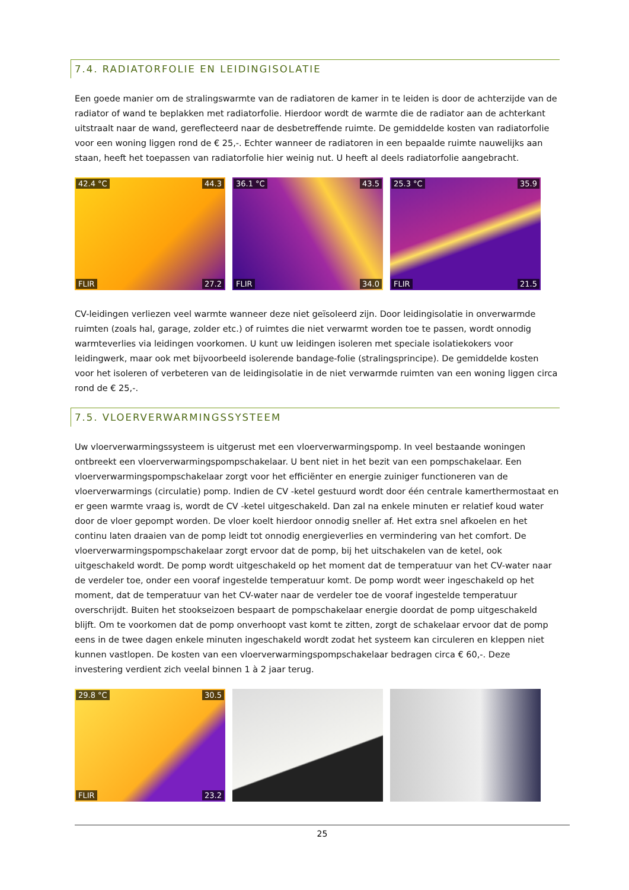7.4. RADIATORFOLIE EN LEIDINGISOLATIE
Een goede manier om de stralingswarmte van de radiatoren de kamer in te leiden is door de achterzijde van de radiator of wand te beplakken met radiatorfolie. Hierdoor wordt de warmte die de radiator aan de achterkant uitstraalt naar de wand, gereflecteerd naar de desbetreffende ruimte. De gemiddelde kosten van radiatorfolie voor een woning liggen rond de € 25,-. Echter wanneer de radiatoren in een bepaalde ruimte nauwelijks aan staan, heeft het toepassen van radiatorfolie hier weinig nut. U heeft al deels radiatorfolie aangebracht.
42.4 °C 44.3
27.2 FLIR
36.1 °C 43.5
34.0 FLIR
25.3 °C 35.9
21.5 FLIR
CV-leidingen verliezen veel warmte wanneer deze niet geïsoleerd zijn. Door leidingisolatie in onverwarmde ruimten (zoals hal, garage, zolder etc.) of ruimtes die niet verwarmt worden toe te passen, wordt onnodig warmteverlies via leidingen voorkomen. U kunt uw leidingen isoleren met speciale isolatiekokers voor leidingwerk, maar ook met bijvoorbeeld isolerende bandage-folie (stralingsprincipe). De gemiddelde kosten voor het isoleren of verbeteren van de leidingisolatie in de niet verwarmde ruimten van een woning liggen circa rond de € 25,-.
7.5. VLOERVERWARMINGSSYSTEEM
Uw vloerverwarmingssysteem is uitgerust met een vloerverwarmingspomp. In veel bestaande woningen ontbreekt een vloerverwarmingspompschakelaar. U bent niet in het bezit van een pompschakelaar. Een vloerverwarmingspompschakelaar zorgt voor het efficiënter en energie zuiniger functioneren van de vloerverwarmings (circulatie) pomp. Indien de CV -ketel gestuurd wordt door één centrale kamerthermostaat en er geen warmte vraag is, wordt de CV -ketel uitgeschakeld. Dan zal na enkele minuten er relatief koud water door de vloer gepompt worden. De vloer koelt hierdoor onnodig sneller af. Het extra snel afkoelen en het continu laten draaien van de pomp leidt tot onnodig energieverlies en vermindering van het comfort. De vloerverwarmingspompschakelaar zorgt ervoor dat de pomp, bij het uitschakelen van de ketel, ook uitgeschakeld wordt. De pomp wordt uitgeschakeld op het moment dat de temperatuur van het CV-water naar de verdeler toe, onder een vooraf ingestelde temperatuur komt. De pomp wordt weer ingeschakeld op het moment, dat de temperatuur van het CV-water naar de verdeler toe de vooraf ingestelde temperatuur overschrijdt. Buiten het stookseizoen bespaart de pompschakelaar energie doordat de pomp uitgeschakeld blijft. Om te voorkomen dat de pomp onverhoopt vast komt te zitten, zorgt de schakelaar ervoor dat de pomp eens in de twee dagen enkele minuten ingeschakeld wordt zodat het systeem kan circuleren en kleppen niet kunnen vastlopen. De kosten van een vloerverwarmingspompschakelaar bedragen circa € 60,-. Deze investering verdient zich veelal binnen 1 à 2 jaar terug.
29.8 °C 30.5
23.2 FLIR
25